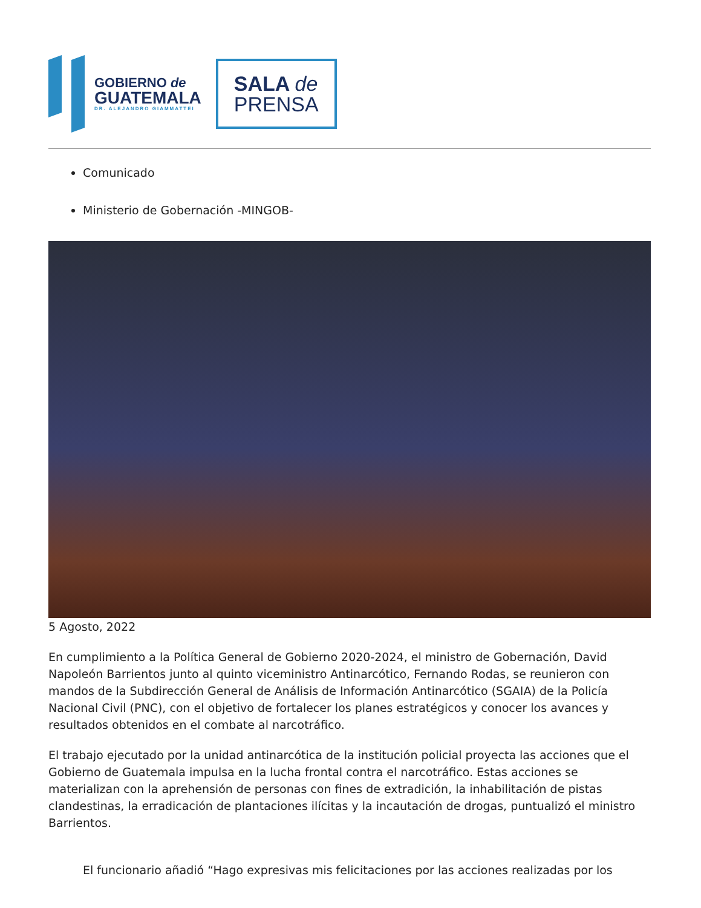GOBIERNO de
GUATEMALA
DR. ALEJANDRO GIAMMATTEI
SALA de
PRENSA
Comunicado
Ministerio de Gobernación -MINGOB-
5 Agosto, 2022
En cumplimiento a la Política General de Gobierno 2020-2024, el ministro de Gobernación, David Napoleón Barrientos junto al quinto viceministro Antinarcótico, Fernando Rodas, se reunieron con mandos de la Subdirección General de Análisis de Información Antinarcótico (SGAIA) de la Policía Nacional Civil (PNC), con el objetivo de fortalecer los planes estratégicos y conocer los avances y resultados obtenidos en el combate al narcotráfico.
El trabajo ejecutado por la unidad antinarcótica de la institución policial proyecta las acciones que el Gobierno de Guatemala impulsa en la lucha frontal contra el narcotráfico. Estas acciones se materializan con la aprehensión de personas con fines de extradición, la inhabilitación de pistas clandestinas, la erradicación de plantaciones ilícitas y la incautación de drogas, puntualizó el ministro Barrientos.
El funcionario añadió “Hago expresivas mis felicitaciones por las acciones realizadas por los